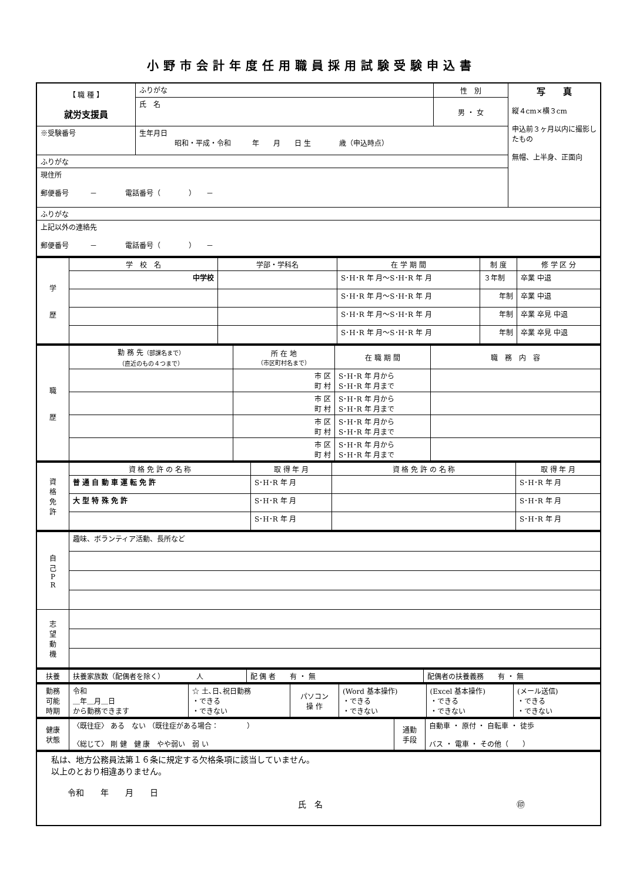小野市会計年度任用職員採用試験受験申込書
| 【 職 種 】 就労支援員 | ふりがな | 性 別 | 写 真 縦４cm×横３cm 申込前３ヶ月以内に撮影したもの 無帽、上半身、正面向 |
| | 氏 名 | 男 ・ 女 | |
| ※受験番号 | 生年月日 昭和・平成・令和 年 月 日 生 歳（申込時点） | | |
| ふりがな | | | |
| 現住所 郵便番号 － 電話番号（ ） － | | | |
| ふりがな | | | |
| 上記以外の連絡先 郵便番号 － 電話番号（ ） － | | | |
| 学 歴 | 学 校 名 | 学部・学科名 | 在 学 期 間 | 制 度 | 修 学 区 分 |
| | 中学校 | | S･H･R 年 月～S･H･R 年 月 | ３年制 | 卒業 中退 |
| | | | S･H･R 年 月～S･H･R 年 月 | 年制 | 卒業 中退 |
| | | | S･H･R 年 月～S･H･R 年 月 | 年制 | 卒業 卒見 中退 |
| | | | S･H･R 年 月～S･H･R 年 月 | 年制 | 卒業 卒見 中退 |
| 職 歴 | 勤 務 先 （部課名まで） （直近のもの４つまで） | 所 在 地 （市区町村名まで） | 在 職 期 間 | 職 務 内 容 |
| | | 市 区 町 村 | S･H･R 年 月から S･H･R 年 月まで | |
| | | 市 区 町 村 | S･H･R 年 月から S･H･R 年 月まで | |
| | | 市 区 町 村 | S･H･R 年 月から S･H･R 年 月まで | |
| | | 市 区 町 村 | S･H･R 年 月から S･H･R 年 月まで | |
| 資 格 免 許 | 資 格 免 許 の 名 称 | 取 得 年 月 | 資 格 免 許 の 名 称 | 取 得 年 月 |
| | 普 通 自 動 車 運 転 免 許 | S･H･R 年 月 | | S･H･R 年 月 |
| | 大 型 特 殊 免 許 | S･H･R 年 月 | | S･H･R 年 月 |
| | | S･H･R 年 月 | | S･H･R 年 月 |
| 自 己 P R | 趣味、ボランティア活動、長所など |
| 志 望 動 機 | |
| 扶養 | 扶養家族数（配偶者を除く） 人 | 配 偶 者 有 ・ 無 | 配偶者の扶養義務 有 ・ 無 |
| 勤務 可能 時期 | 令和 ＿年＿月＿日 から勤務できます | ☆ 土､日､祝日勤務 ・できる ・できない | パソコン 操 作 | (Word 基本操作) ・できる ・できない | (Excel 基本操作) ・できる ・できない | (メール送信) ・できる ・できない |
| 健康 状態 | 〈既往症〉 ある ない （既往症がある場合： ） 〈総じて〉 剛 健 健 康 やや弱い 弱 い | 通勤 手段 | 自動車 ・ 原付 ・ 自転車 ・ 徒歩 バス ・ 電車 ・ その他（ ） |
| 私は、地方公務員法第１６条に規定する欠格条項に該当していません。 以上のとおり相違ありません。 令和 年 月 日 氏 名 ㊞ |